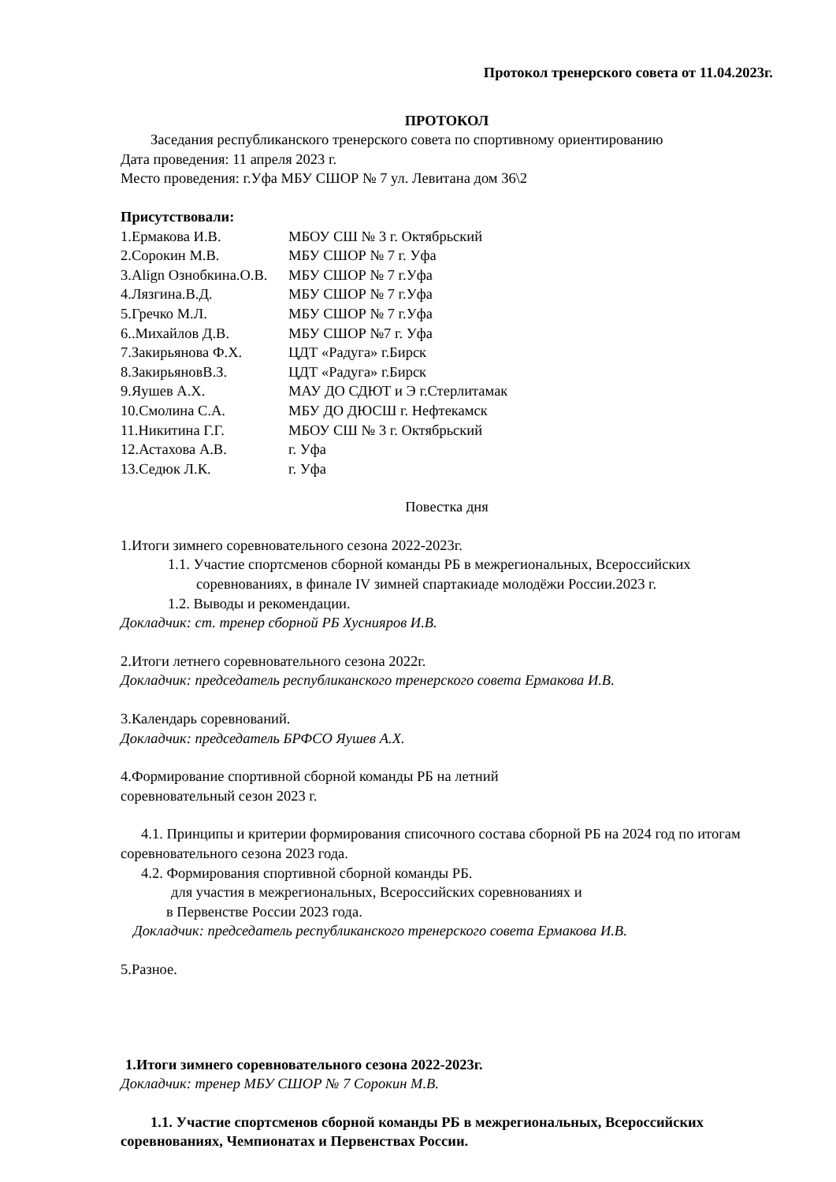Протокол тренерского совета от 11.04.2023г.
ПРОТОКОЛ
Заседания республиканского тренерского совета по спортивному ориентированию
Дата проведения: 11 апреля 2023 г.
Место проведения: г.Уфа МБУ СШОР № 7 ул. Левитана дом 36\2
Присутствовали:
1.Ермакова И.В. МБОУ СШ № 3 г. Октябрьский
2.Сорокин М.В. МБУ СШОР № 7 г. Уфа
3.Align Ознобкина.О.В. МБУ СШОР № 7 г.Уфа
4.Лязгина.В.Д. МБУ СШОР № 7 г.Уфа
5.Гречко М.Л. МБУ СШОР № 7 г.Уфа
6..Михайлов Д.В. МБУ СШОР №7 г. Уфа
7.Закирьянова Ф.Х. ЦДТ «Радуга» г.Бирск
8.ЗакирьяновВ.З. ЦДТ «Радуга» г.Бирск
9.Яушев А.Х. МАУ ДО СДЮТ и Э г.Стерлитамак
10.Смолина С.А. МБУ ДО ДЮСШ г. Нефтекамск
11.Никитина Г.Г. МБОУ СШ № 3 г. Октябрьский
12.Астахова А.В. г. Уфа
13.Седюк Л.К. г. Уфа
Повестка дня
1.Итоги зимнего соревновательного сезона 2022-2023г.
1.1. Участие спортсменов сборной команды РБ в межрегиональных, Всероссийских соревнованиях, в финале IV зимней спартакиаде молодёжи России.2023 г.
1.2. Выводы и рекомендации.
Докладчик: ст. тренер сборной РБ Хуснияров И.В.
2.Итоги летнего соревновательного сезона 2022г.
Докладчик: председатель республиканского тренерского совета Ермакова И.В.
3.Календарь соревнований.
Докладчик: председатель БРФСО Яушев А.Х.
4.Формирование спортивной сборной команды РБ на летний
соревновательный сезон 2023 г.
4.1. Принципы и критерии формирования списочного состава сборной РБ на 2024 год по итогам соревновательного сезона 2023 года.
4.2. Формирования спортивной сборной команды РБ.
для участия в межрегиональных, Всероссийских соревнованиях и
в Первенстве России 2023 года.
Докладчик: председатель республиканского тренерского совета Ермакова И.В.
5.Разное.
1.Итоги зимнего соревновательного сезона 2022-2023г.
Докладчик: тренер МБУ СШОР № 7 Сорокин М.В.
1.1. Участие спортсменов сборной команды РБ в межрегиональных, Всероссийских соревнованиях, Чемпионатах и Первенствах России.